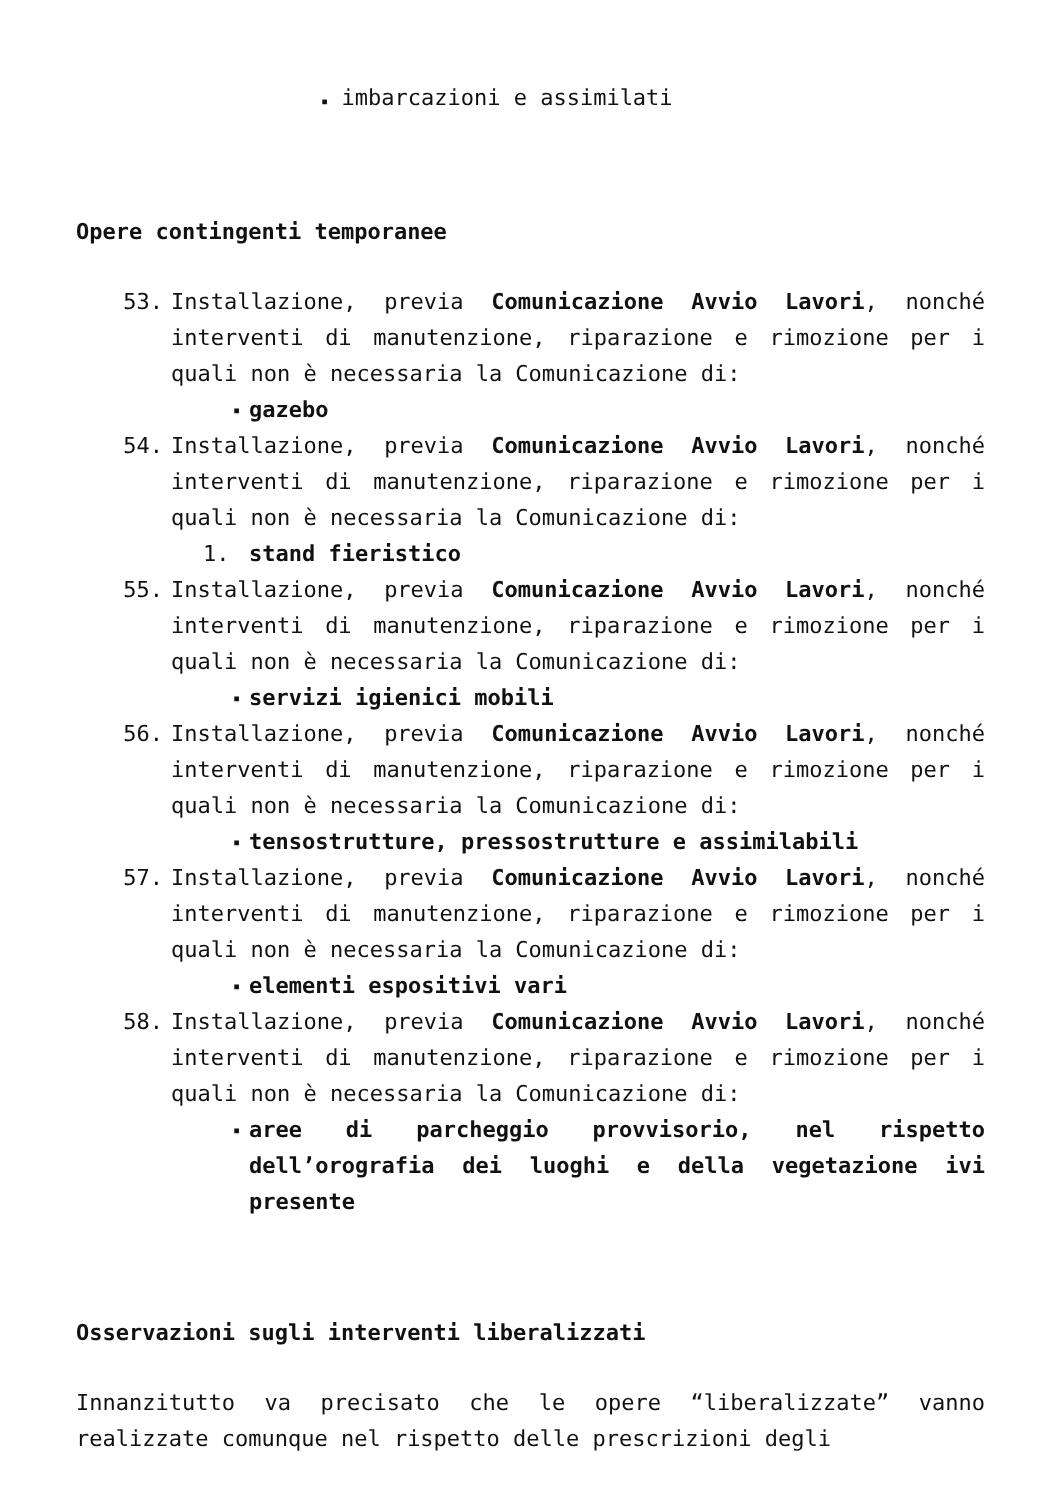▪ imbarcazioni e assimilati
Opere contingenti temporanee
53. Installazione, previa Comunicazione Avvio Lavori, nonché interventi di manutenzione, riparazione e rimozione per i quali non è necessaria la Comunicazione di:
▪ gazebo
54. Installazione, previa Comunicazione Avvio Lavori, nonché interventi di manutenzione, riparazione e rimozione per i quali non è necessaria la Comunicazione di:
1. stand fieristico
55. Installazione, previa Comunicazione Avvio Lavori, nonché interventi di manutenzione, riparazione e rimozione per i quali non è necessaria la Comunicazione di:
▪ servizi igienici mobili
56. Installazione, previa Comunicazione Avvio Lavori, nonché interventi di manutenzione, riparazione e rimozione per i quali non è necessaria la Comunicazione di:
▪ tensostrutture, pressostrutture e assimilabili
57. Installazione, previa Comunicazione Avvio Lavori, nonché interventi di manutenzione, riparazione e rimozione per i quali non è necessaria la Comunicazione di:
▪ elementi espositivi vari
58. Installazione, previa Comunicazione Avvio Lavori, nonché interventi di manutenzione, riparazione e rimozione per i quali non è necessaria la Comunicazione di:
▪ aree di parcheggio provvisorio, nel rispetto dell’orografia dei luoghi e della vegetazione ivi presente
Osservazioni sugli interventi liberalizzati
Innanzitutto va precisato che le opere “liberalizzate” vanno realizzate comunque nel rispetto delle prescrizioni degli